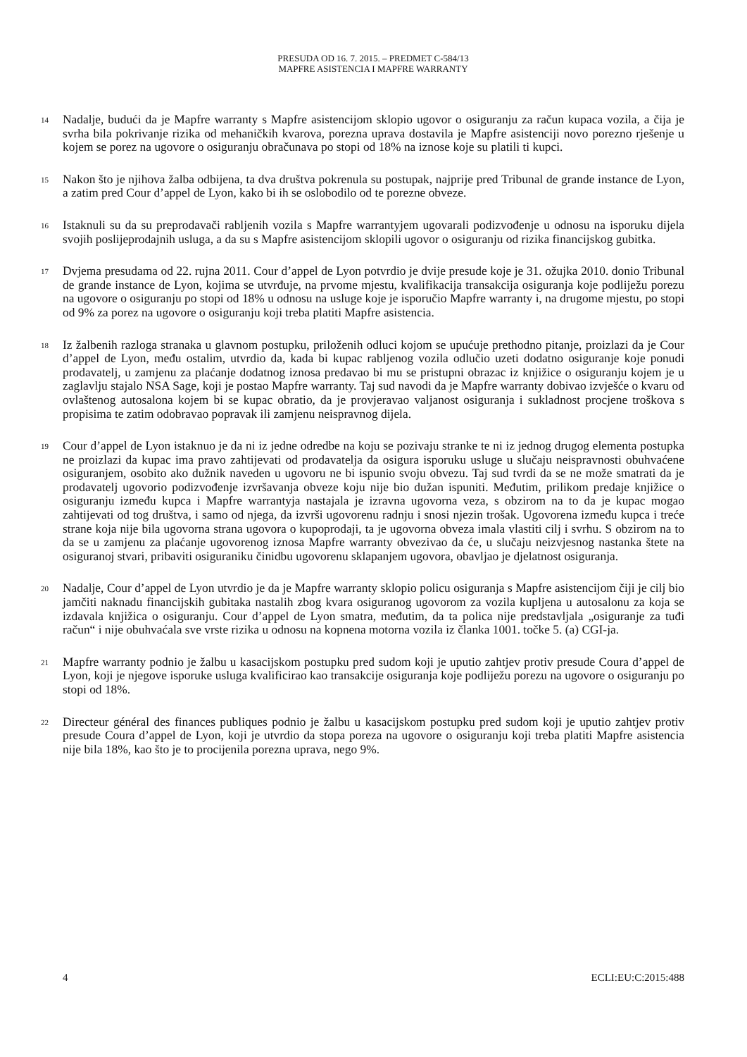PRESUDA OD 16. 7. 2015. – PREDMET C-584/13
MAPFRE ASISTENCIA I MAPFRE WARRANTY
14
Nadalje, budući da je Mapfre warranty s Mapfre asistencijom sklopio ugovor o osiguranju za račun kupaca vozila, a čija je svrha bila pokrivanje rizika od mehaničkih kvarova, porezna uprava dostavila je Mapfre asistenciji novo porezno rješenje u kojem se porez na ugovore o osiguranju obračunava po stopi od 18% na iznose koje su platili ti kupci.
15
Nakon što je njihova žalba odbijena, ta dva društva pokrenula su postupak, najprije pred Tribunal de grande instance de Lyon, a zatim pred Cour d’appel de Lyon, kako bi ih se oslobodilo od te porezne obveze.
16
Istaknuli su da su preprodavači rabljenih vozila s Mapfre warrantyjem ugovarali podizvođenje u odnosu na isporuku dijela svojih poslijeprodajnih usluga, a da su s Mapfre asistencijom sklopili ugovor o osiguranju od rizika financijskog gubitka.
17
Dvjema presudama od 22. rujna 2011. Cour d’appel de Lyon potvrdio je dvije presude koje je 31. ožujka 2010. donio Tribunal de grande instance de Lyon, kojima se utvrđuje, na prvome mjestu, kvalifikacija transakcija osiguranja koje podliježu porezu na ugovore o osiguranju po stopi od 18% u odnosu na usluge koje je isporučio Mapfre warranty i, na drugome mjestu, po stopi od 9% za porez na ugovore o osiguranju koji treba platiti Mapfre asistencia.
18
Iz žalbenih razloga stranaka u glavnom postupku, priloženih odluci kojom se upućuje prethodno pitanje, proizlazi da je Cour d’appel de Lyon, među ostalim, utvrdio da, kada bi kupac rabljenog vozila odlučio uzeti dodatno osiguranje koje ponudi prodavatelj, u zamjenu za plaćanje dodatnog iznosa predavao bi mu se pristupni obrazac iz knjižice o osiguranju kojem je u zaglavlju stajalo NSA Sage, koji je postao Mapfre warranty. Taj sud navodi da je Mapfre warranty dobivao izvješće o kvaru od ovlaštenog autosalona kojem bi se kupac obratio, da je provjeravao valjanost osiguranja i sukladnost procjene troškova s propisima te zatim odobravao popravak ili zamjenu neispravnog dijela.
19
Cour d’appel de Lyon istaknuo je da ni iz jedne odredbe na koju se pozivaju stranke te ni iz jednog drugog elementa postupka ne proizlazi da kupac ima pravo zahtijevati od prodavatelja da osigura isporuku usluge u slučaju neispravnosti obuhvaćene osiguranjem, osobito ako dužnik naveden u ugovoru ne bi ispunio svoju obvezu. Taj sud tvrdi da se ne može smatrati da je prodavatelj ugovorio podizvođenje izvršavanja obveze koju nije bio dužan ispuniti. Međutim, prilikom predaje knjižice o osiguranju između kupca i Mapfre warrantyja nastajala je izravna ugovorna veza, s obzirom na to da je kupac mogao zahtijevati od tog društva, i samo od njega, da izvrši ugovorenu radnju i snosi njezin trošak. Ugovorena između kupca i treće strane koja nije bila ugovorna strana ugovora o kupoprodaji, ta je ugovorna obveza imala vlastiti cilj i svrhu. S obzirom na to da se u zamjenu za plaćanje ugovorenog iznosa Mapfre warranty obvezivao da će, u slučaju neizvjesnog nastanka štete na osiguranoj stvari, pribaviti osiguraniku činidbu ugovorenu sklapanjem ugovora, obavljao je djelatnost osiguranja.
20
Nadalje, Cour d’appel de Lyon utvrdio je da je Mapfre warranty sklopio policu osiguranja s Mapfre asistencijom čiji je cilj bio jamčiti naknadu financijskih gubitaka nastalih zbog kvara osiguranog ugovorom za vozila kupljena u autosalonu za koja se izdavala knjižica o osiguranju. Cour d’appel de Lyon smatra, međutim, da ta polica nije predstavljala „osiguranje za tuđi račun“ i nije obuhvaćala sve vrste rizika u odnosu na kopnena motorna vozila iz članka 1001. točke 5. (a) CGI-ja.
21
Mapfre warranty podnio je žalbu u kasacijskom postupku pred sudom koji je uputio zahtjev protiv presude Coura d’appel de Lyon, koji je njegove isporuke usluga kvalificirao kao transakcije osiguranja koje podliježu porezu na ugovore o osiguranju po stopi od 18%.
22
Directeur général des finances publiques podnio je žalbu u kasacijskom postupku pred sudom koji je uputio zahtjev protiv presude Coura d’appel de Lyon, koji je utvrdio da stopa poreza na ugovore o osiguranju koji treba platiti Mapfre asistencia nije bila 18%, kao što je to procijenila porezna uprava, nego 9%.
4 ECLI:EU:C:2015:488